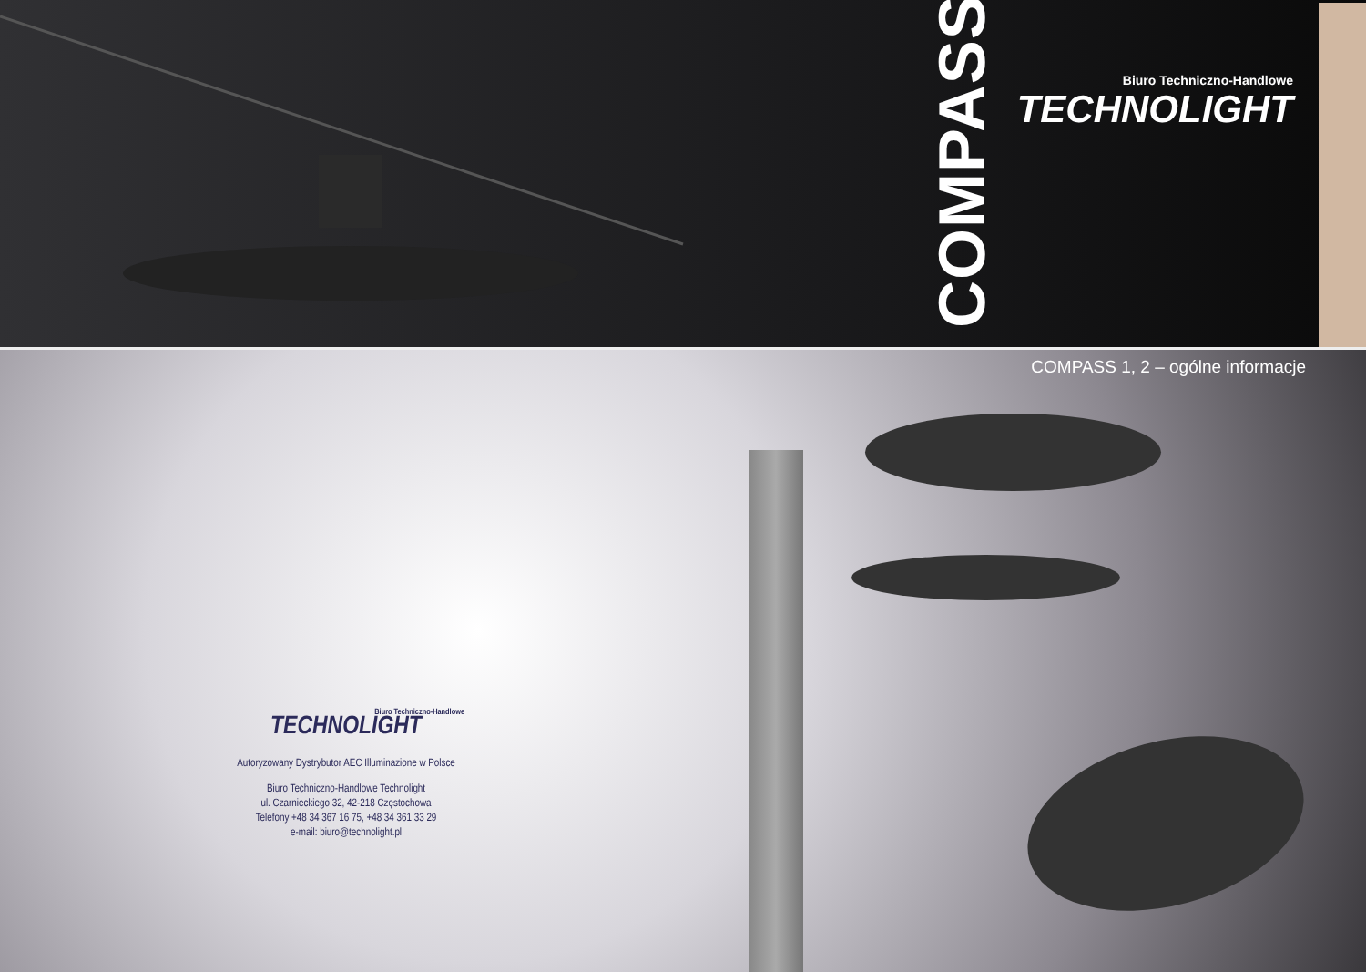COMPASS
Biuro Techniczno-Handlowe
TECHNOLIGHT
COMPASS 1, 2 – ogólne informacje
Biuro Techniczno-Handlowe
TECHNOLIGHT
Autoryzowany Dystrybutor AEC Illuminazione w Polsce
Biuro Techniczno-Handlowe Technolight
ul. Czarnieckiego 32, 42-218 Częstochowa
Telefony +48 34 367 16 75, +48 34 361 33 29
e-mail: biuro@technolight.pl